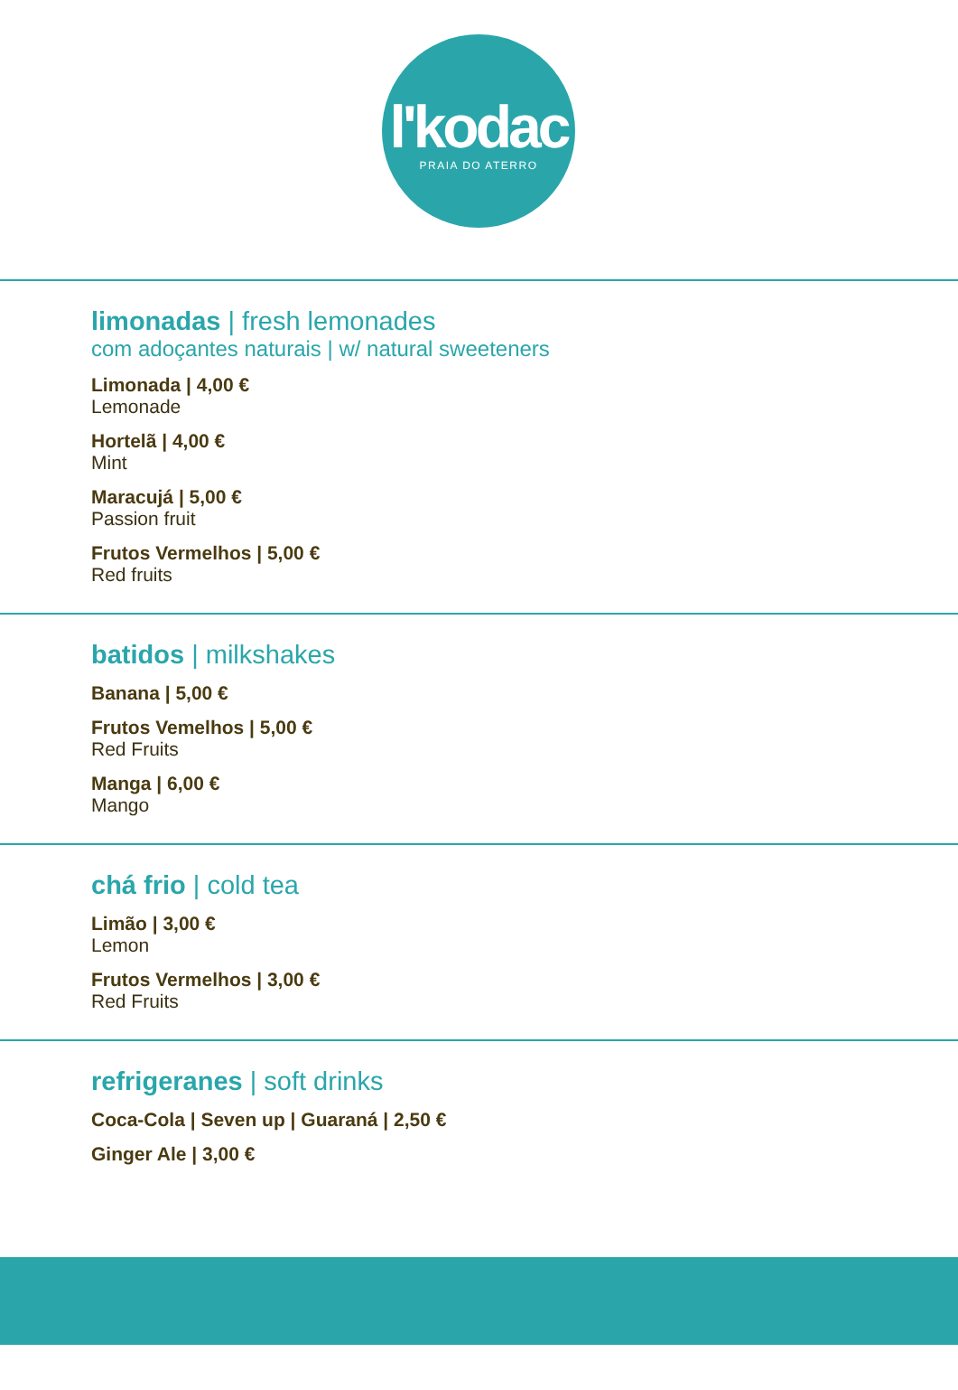l'kodac
PRAIA DO ATERRO
limonadas | fresh lemonades
com adoçantes naturais | w/ natural sweeteners
Limonada | 4,00 €
Lemonade
Hortelã | 4,00 €
Mint
Maracujá | 5,00 €
Passion fruit
Frutos Vermelhos | 5,00 €
Red fruits
batidos | milkshakes
Banana | 5,00 €
Frutos Vemelhos | 5,00 €
Red Fruits
Manga | 6,00 €
Mango
chá frio | cold tea
Limão | 3,00 €
Lemon
Frutos Vermelhos | 3,00 €
Red Fruits
refrigeranes | soft drinks
Coca-Cola | Seven up | Guaraná | 2,50 €
Ginger Ale | 3,00 €